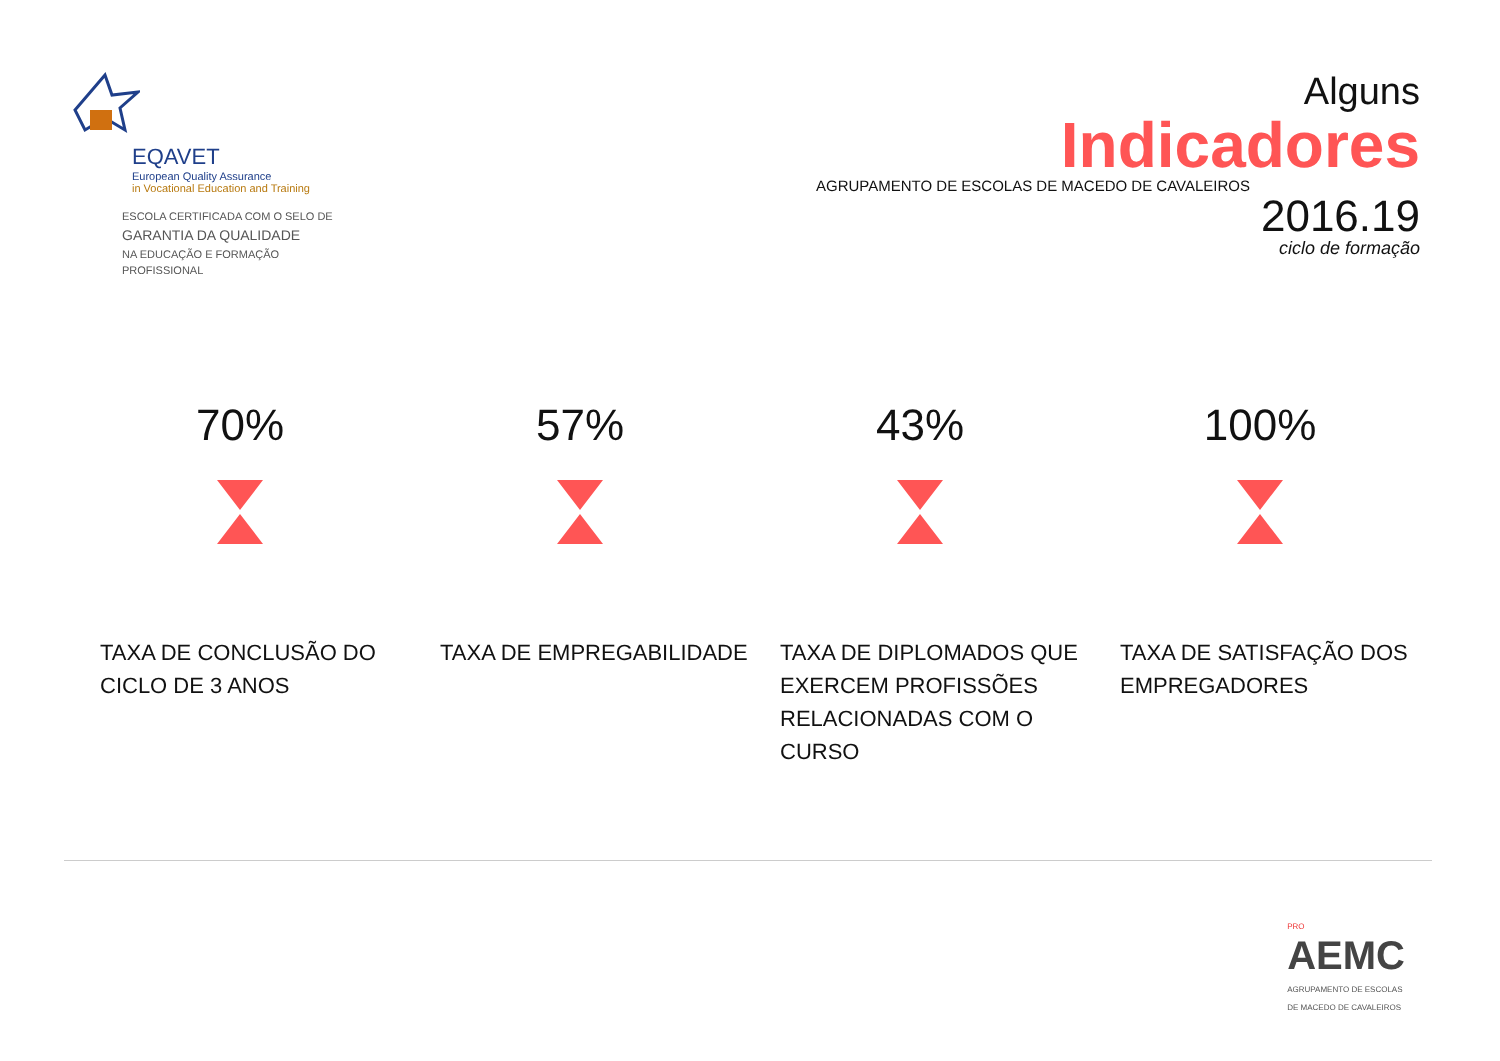EQAVET
European Quality Assurance
in Vocational Education and Training
ESCOLA CERTIFICADA COM O SELO DE
GARANTIA DA QUALIDADE
NA EDUCAÇÃO E FORMAÇÃO PROFISSIONAL
Alguns
Indicadores
AGRUPAMENTO DE ESCOLAS DE MACEDO DE CAVALEIROS
2016.19
ciclo de formação
70%
TAXA DE CONCLUSÃO DO CICLO DE 3 ANOS
57%
TAXA DE EMPREGABILIDADE
43%
TAXA DE DIPLOMADOS QUE EXERCEM PROFISSÕES RELACIONADAS COM O CURSO
100%
TAXA DE SATISFAÇÃO DOS EMPREGADORES
PRO
AEMC
AGRUPAMENTO DE ESCOLAS
DE MACEDO DE CAVALEIROS